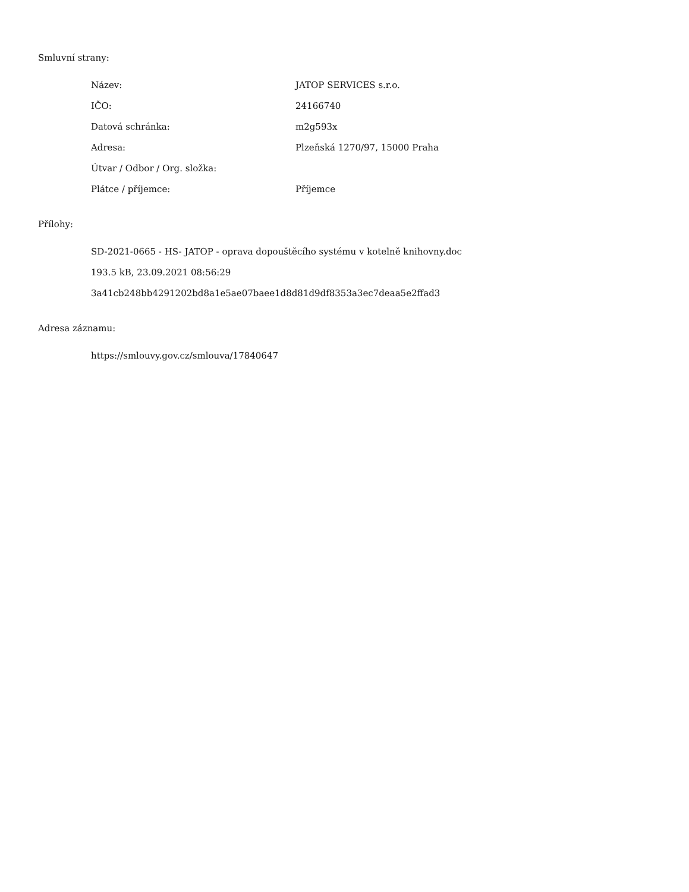Smluvní strany:
| Název: | JATOP SERVICES s.r.o. |
| IČO: | 24166740 |
| Datová schránka: | m2g593x |
| Adresa: | Plzeňská 1270/97, 15000 Praha |
| Útvar / Odbor / Org. složka: | |
| Plátce / příjemce: | Příjemce |
Přílohy:
SD-2021-0665 - HS- JATOP - oprava dopouštěcího systému v kotelně knihovny.doc
193.5 kB, 23.09.2021 08:56:29
3a41cb248bb4291202bd8a1e5ae07baee1d8d81d9df8353a3ec7deaa5e2ffad3
Adresa záznamu:
https://smlouvy.gov.cz/smlouva/17840647